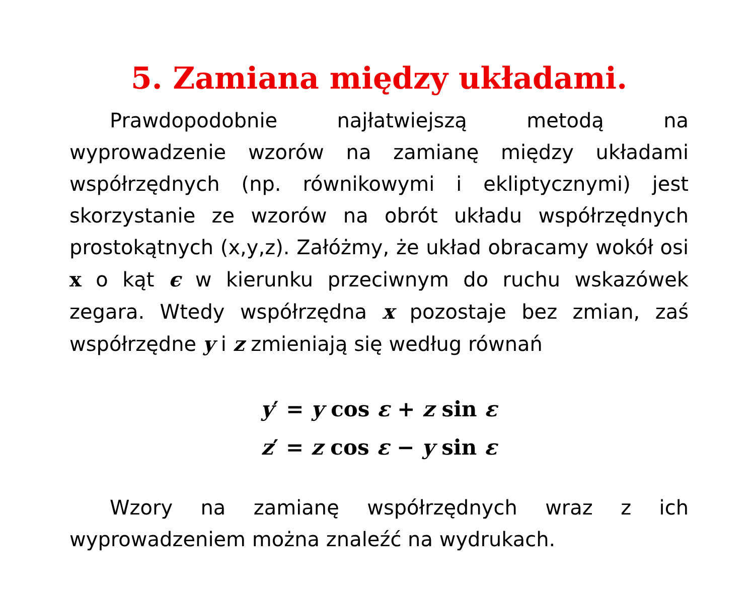5. Zamiana między układami.
Prawdopodobnie najłatwiejszą metodą na wyprowadzenie wzorów na zamianę między układami współrzędnych (np. rów­nikowymi i ekliptycznymi) jest skorzystanie ze wzorów na obrót układu współrzędnych prostokątnych (x,y,z). Załóżmy, że układ obracamy wokół osi x o kąt ϵ w kierunku przeciwnym do ruchu wskazówek zegara. Wtedy współrzędna x pozostaje bez zmian, zaś współrzędne y i z zmieniają się według równań
y′ = y cos ε + z sin ε
z′ = z cos ε − y sin ε
Wzory na zamianę współrzędnych wraz z ich wyprowadze­niem można znaleźć na wydrukach.